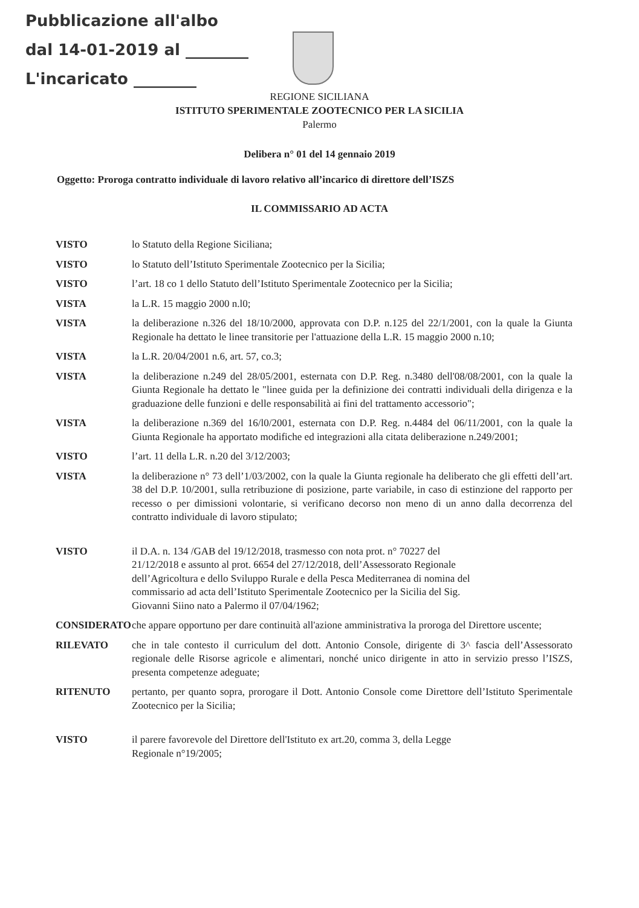Pubblicazione all'albo
dal 14-01-2019 al ________
L'incaricato ________
REGIONE SICILIANA
ISTITUTO SPERIMENTALE ZOOTECNICO PER LA SICILIA
Palermo
Delibera n° 01 del 14 gennaio 2019
Oggetto: Proroga contratto individuale di lavoro relativo all’incarico di direttore dell’ISZS
IL COMMISSARIO AD ACTA
VISTO lo Statuto della Regione Siciliana;
VISTO lo Statuto dell’Istituto Sperimentale Zootecnico per la Sicilia;
VISTO l’art. 18 co 1 dello Statuto dell’Istituto Sperimentale Zootecnico per la Sicilia;
VISTA la L.R. 15 maggio 2000 n.l0;
VISTA la deliberazione n.326 del 18/10/2000, approvata con D.P. n.125 del 22/1/2001, con la quale la Giunta Regionale ha dettato le linee transitorie per l'attuazione della L.R. 15 maggio 2000 n.10;
VISTA la L.R. 20/04/2001 n.6, art. 57, co.3;
VISTA la deliberazione n.249 del 28/05/2001, esternata con D.P. Reg. n.3480 dell'08/08/2001, con la quale la Giunta Regionale ha dettato le "linee guida per la definizione dei contratti individuali della dirigenza e la graduazione delle funzioni e delle responsabilità ai fini del trattamento accessorio";
VISTA la deliberazione n.369 del 16/l0/2001, esternata con D.P. Reg. n.4484 del 06/11/2001, con la quale la Giunta Regionale ha apportato modifiche ed integrazioni alla citata deliberazione n.249/2001;
VISTO l’art. 11 della L.R. n.20 del 3/12/2003;
VISTA la deliberazione n° 73 dell’1/03/2002, con la quale la Giunta regionale ha deliberato che gli effetti dell’art. 38 del D.P. 10/2001, sulla retribuzione di posizione, parte variabile, in caso di estinzione del rapporto per recesso o per dimissioni volontarie, si verificano decorso non meno di un anno dalla decorrenza del contratto individuale di lavoro stipulato;
VISTO il D.A. n. 134 /GAB del 19/12/2018, trasmesso con nota prot. n° 70227 del 21/12/2018 e assunto al prot. 6654 del 27/12/2018, dell’Assessorato Regionale dell’Agricoltura e dello Sviluppo Rurale e della Pesca Mediterranea di nomina del commissario ad acta dell’Istituto Sperimentale Zootecnico per la Sicilia del Sig. Giovanni Siino nato a Palermo il 07/04/1962;
CONSIDERATO che appare opportuno per dare continuità all'azione amministrativa la proroga del Direttore uscente;
RILEVATO che in tale contesto il curriculum del dott. Antonio Console, dirigente di 3^ fascia dell’Assessorato regionale delle Risorse agricole e alimentari, nonché unico dirigente in atto in servizio presso l’ISZS, presenta competenze adeguate;
RITENUTO pertanto, per quanto sopra, prorogare il Dott. Antonio Console come Direttore dell’Istituto Sperimentale Zootecnico per la Sicilia;
VISTO il parere favorevole del Direttore dell'Istituto ex art.20, comma 3, della Legge Regionale n°19/2005;